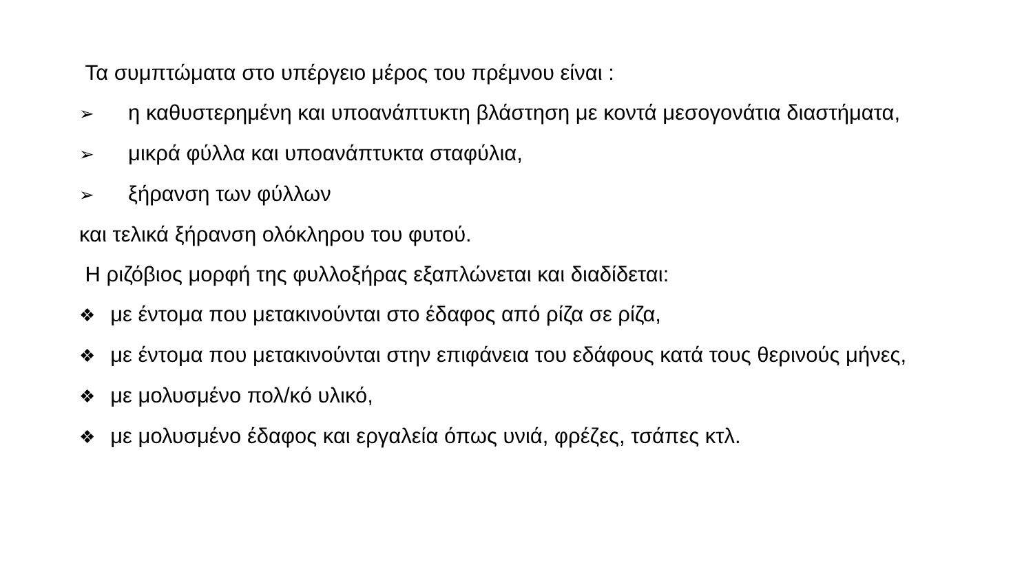Τα συμπτώματα στο υπέργειο μέρος του πρέμνου είναι :
➢ η καθυστερημένη και υποανάπτυκτη βλάστηση με κοντά μεσογονάτια διαστήματα,
➢ μικρά φύλλα και υποανάπτυκτα σταφύλια,
➢ ξήρανση των φύλλων
και τελικά ξήρανση ολόκληρου του φυτού.
Η ριζόβιος μορφή της φυλλοξήρας εξαπλώνεται και διαδίδεται:
❖ με έντομα που μετακινούνται στο έδαφος από ρίζα σε ρίζα,
❖ με έντομα που μετακινούνται στην επιφάνεια του εδάφους κατά τους θερινούς μήνες,
❖ με μολυσμένο πολ/κό υλικό,
❖ με μολυσμένο έδαφος και εργαλεία όπως υνιά, φρέζες, τσάπες κτλ.